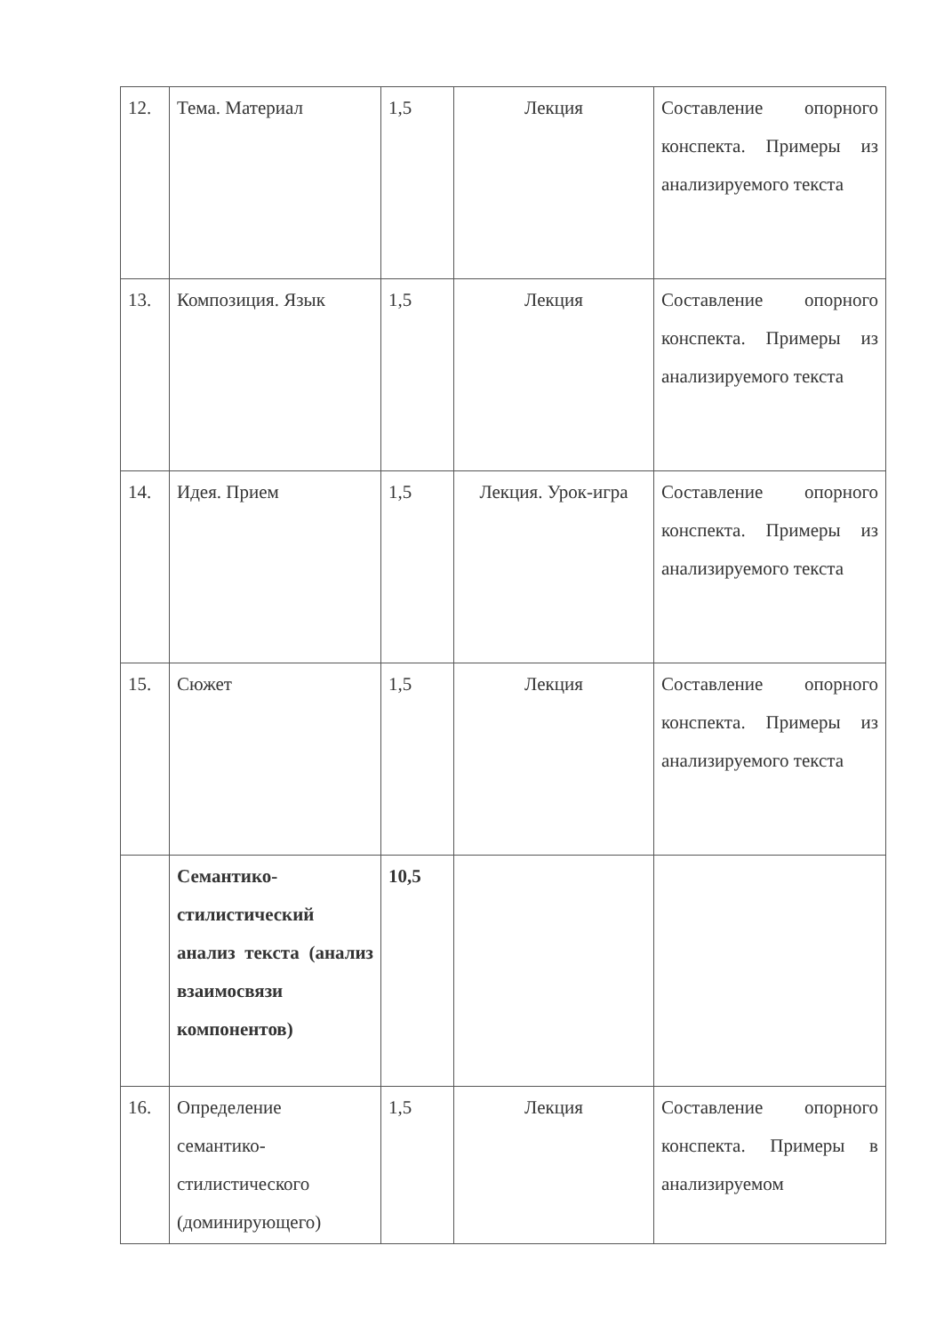| 12. | Тема. Материал | 1,5 | Лекция | Составление опорного конспекта. Примеры из анализируемого текста |
| 13. | Композиция. Язык | 1,5 | Лекция | Составление опорного конспекта. Примеры из анализируемого текста |
| 14. | Идея. Прием | 1,5 | Лекция. Урок-игра | Составление опорного конспекта. Примеры из анализируемого текста |
| 15. | Сюжет | 1,5 | Лекция | Составление опорного конспекта. Примеры из анализируемого текста |
| | Семантико-стилистический анализ текста (анализ взаимосвязи компонентов) | 10,5 | | |
| 16. | Определение семантико-стилистического (доминирующего) | 1,5 | Лекция | Составление опорного конспекта. Примеры в анализируемом |